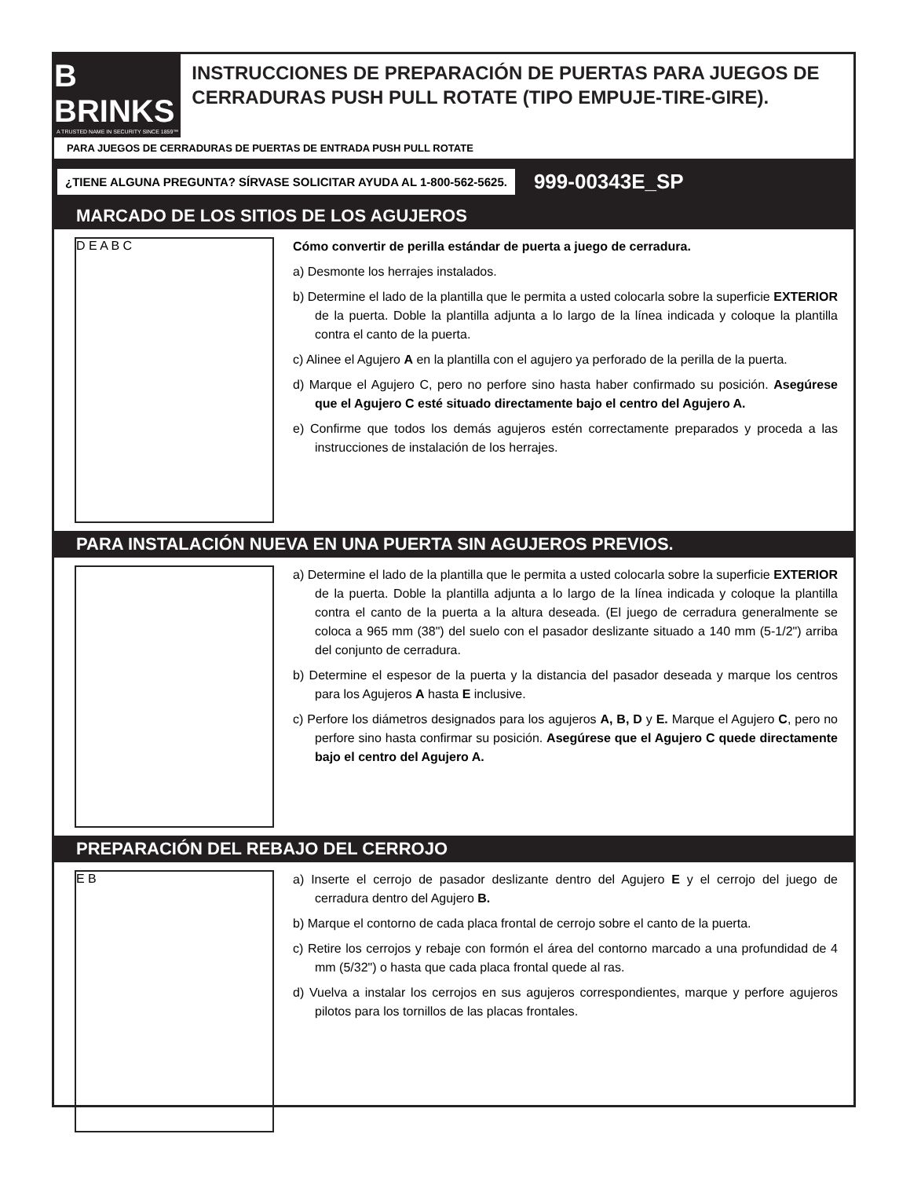B BRINKS
A TRUSTED NAME IN SECURITY SINCE 1859™
INSTRUCCIONES DE PREPARACIÓN DE PUERTAS PARA JUEGOS DE CERRADURAS PUSH PULL ROTATE (TIPO EMPUJE-TIRE-GIRE).
PARA JUEGOS DE CERRADURAS DE PUERTAS DE ENTRADA PUSH PULL ROTATE
¿TIENE ALGUNA PREGUNTA? SÍRVASE SOLICITAR AYUDA AL 1-800-562-5625.
999-00343E_SP
MARCADO DE LOS SITIOS DE LOS AGUJEROS
D E A B C
Cómo convertir de perilla estándar de puerta a juego de cerradura.
a) Desmonte los herrajes instalados.
b) Determine el lado de la plantilla que le permita a usted colocarla sobre la superficie EXTERIOR de la puerta. Doble la plantilla adjunta a lo largo de la línea indicada y coloque la plantilla contra el canto de la puerta.
c) Alinee el Agujero A en la plantilla con el agujero ya perforado de la perilla de la puerta.
d) Marque el Agujero C, pero no perfore sino hasta haber confirmado su posición. Asegúrese que el Agujero C esté situado directamente bajo el centro del Agujero A.
e) Confirme que todos los demás agujeros estén correctamente preparados y proceda a las instrucciones de instalación de los herrajes.
PARA INSTALACIÓN NUEVA EN UNA PUERTA SIN AGUJEROS PREVIOS.
a) Determine el lado de la plantilla que le permita a usted colocarla sobre la superficie EXTERIOR de la puerta. Doble la plantilla adjunta a lo largo de la línea indicada y coloque la plantilla contra el canto de la puerta a la altura deseada. (El juego de cerradura generalmente se coloca a 965 mm (38") del suelo con el pasador deslizante situado a 140 mm (5-1/2") arriba del conjunto de cerradura.
b) Determine el espesor de la puerta y la distancia del pasador deseada y marque los centros para los Agujeros A hasta E inclusive.
c) Perfore los diámetros designados para los agujeros A, B, D y E. Marque el Agujero C, pero no perfore sino hasta confirmar su posición. Asegúrese que el Agujero C quede directamente bajo el centro del Agujero A.
PREPARACIÓN DEL REBAJO DEL CERROJO
E B
a) Inserte el cerrojo de pasador deslizante dentro del Agujero E y el cerrojo del juego de cerradura dentro del Agujero B.
b) Marque el contorno de cada placa frontal de cerrojo sobre el canto de la puerta.
c) Retire los cerrojos y rebaje con formón el área del contorno marcado a una profundidad de 4 mm (5/32") o hasta que cada placa frontal quede al ras.
d) Vuelva a instalar los cerrojos en sus agujeros correspondientes, marque y perfore agujeros pilotos para los tornillos de las placas frontales.